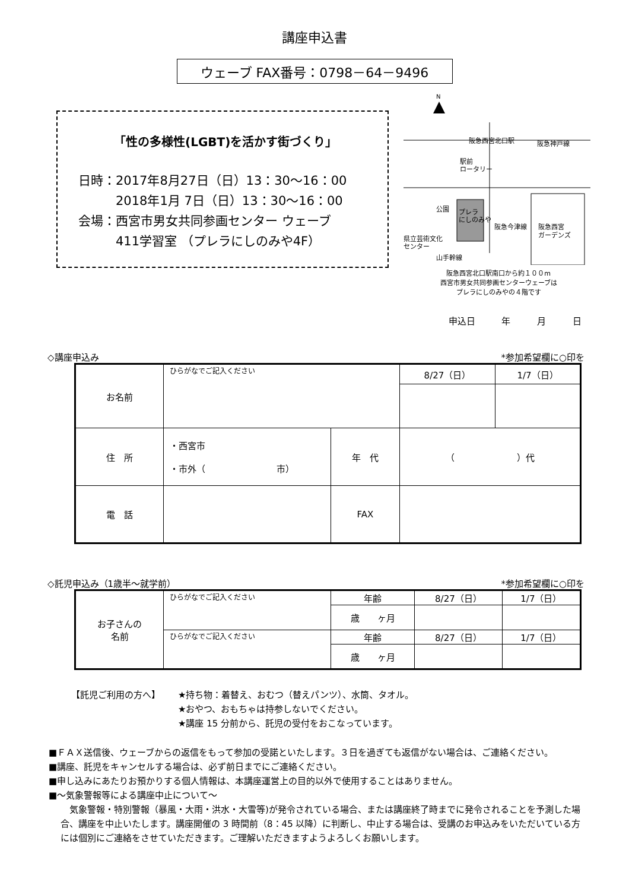講座申込書
ウェーブ FAX番号：0798－64－9496
「性の多様性(LGBT)を活かす街づくり」
日時：2017年8月27日（日）13：30～16：00
　　　2018年1月 7日（日）13：30～16：00
会場：西宮市男女共同参画センター ウェーブ
　　　411学習室 （プレラにしのみや4F）
N
阪急西宮北口駅
阪急神戸線
駅前
ロータリー
公園
プレラ
にしのみや
阪急今津線
阪急西宮
ガーデンズ
県立芸術文化
センター
山手幹線
阪急西宮北口駅南口から約１００m
西宮市男女共同参画センターウェーブは
プレラにしのみやの４階です
申込日 年 月 日
◇講座申込み *参加希望欄に○印を
| お名前 | ひらがなでご記入ください | | 8/27（日） | 1/7（日） |
| 住 所 | ・西宮市 ・市外（ 市） | 年 代 | （ ）代 | |
| 電 話 | | FAX | | |
◇託児申込み（1歳半～就学前） *参加希望欄に○印を
| お子さんの 名前 | ひらがなでご記入ください | 年齢 | 8/27（日） | 1/7（日） |
| | | 歳 ヶ月 | | |
| | ひらがなでご記入ください | 年齢 | 8/27（日） | 1/7（日） |
| | | 歳 ヶ月 | | |
【託児ご利用の方へ】 ★持ち物：着替え、おむつ（替えパンツ）、水筒、タオル。
★おやつ、おもちゃは持参しないでください。
★講座 15 分前から、託児の受付をおこなっています。
■ＦＡＸ送信後、ウェーブからの返信をもって参加の受諾といたします。３日を過ぎても返信がない場合は、ご連絡ください。
■講座、託児をキャンセルする場合は、必ず前日までにご連絡ください。
■申し込みにあたりお預かりする個人情報は、本講座運営上の目的以外で使用することはありません。
■～気象警報等による講座中止について～
　気象警報・特別警報（暴風・大雨・洪水・大雪等)が発令されている場合、または講座終了時までに発令されることを予測した場合、講座を中止いたします。講座開催の 3 時間前（8：45 以降）に判断し、中止する場合は、受講のお申込みをいただいている方には個別にご連絡をさせていただきます。ご理解いただきますようよろしくお願いします。